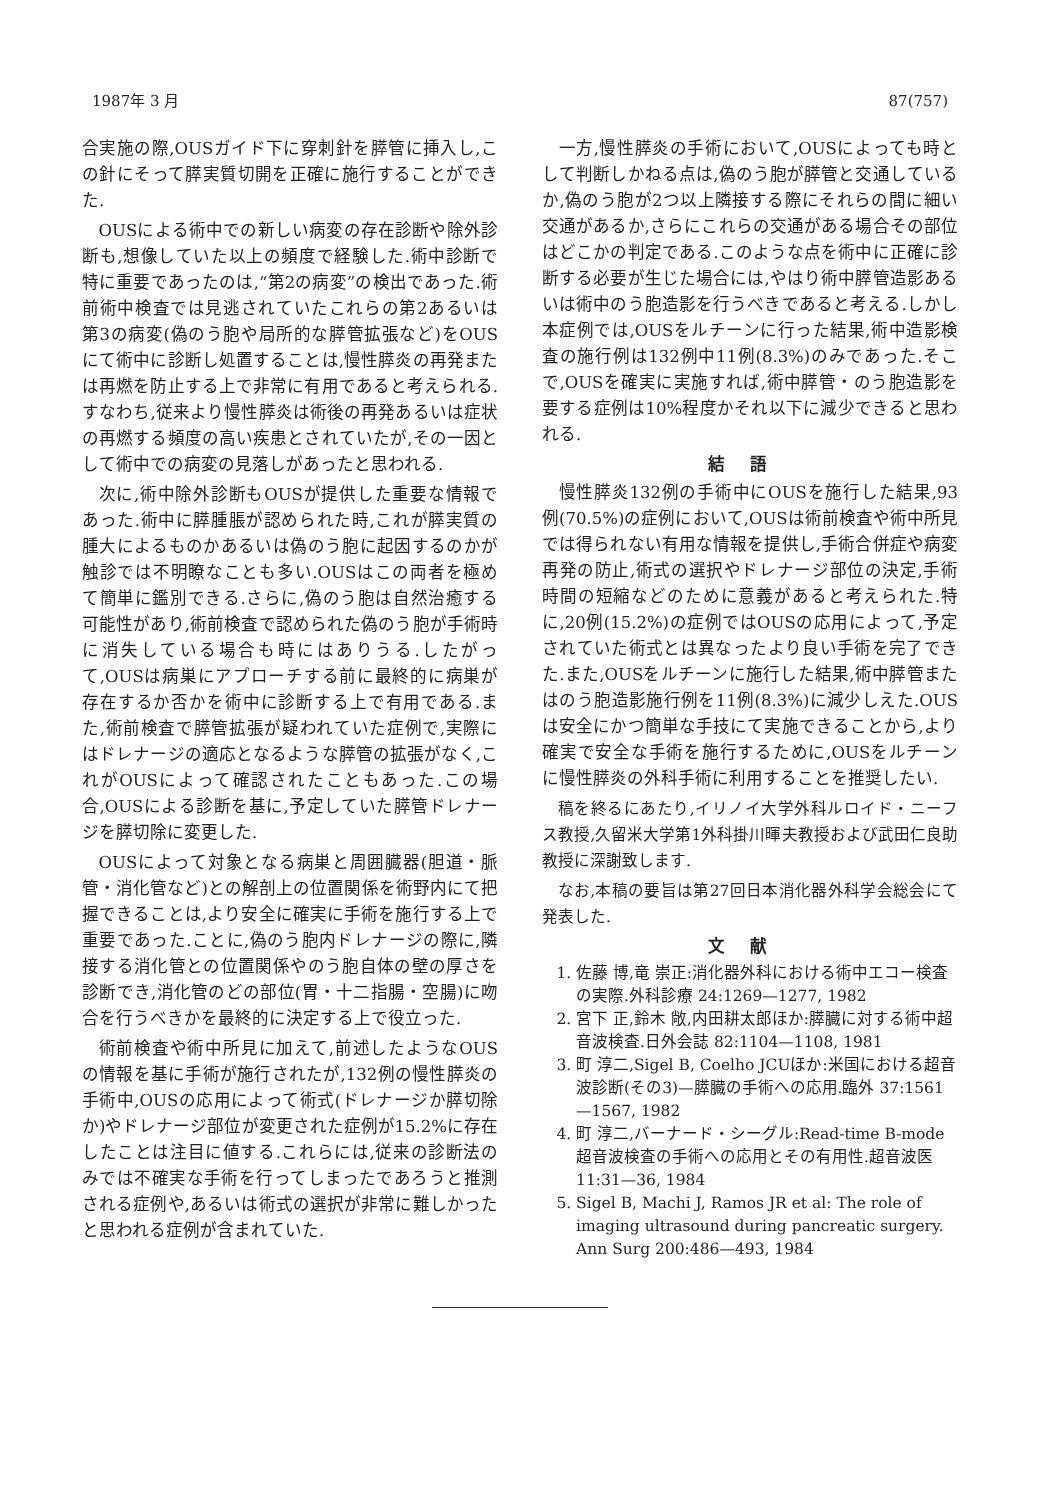1987年 3 月 87(757)
合実施の際,OUSガイド下に穿刺針を膵管に挿入し,この針にそって膵実質切開を正確に施行することができた.
OUSによる術中での新しい病変の存在診断や除外診断も,想像していた以上の頻度で経験した.術中診断で特に重要であったのは,“第2の病変”の検出であった.術前術中検査では見逃されていたこれらの第2あるいは第3の病変(偽のう胞や局所的な膵管拡張など)をOUSにて術中に診断し処置することは,慢性膵炎の再発または再燃を防止する上で非常に有用であると考えられる.すなわち,従来より慢性膵炎は術後の再発あるいは症状の再燃する頻度の高い疾患とされていたが,その一因として術中での病変の見落しがあったと思われる.
次に,術中除外診断もOUSが提供した重要な情報であった.術中に膵腫脹が認められた時,これが膵実質の腫大によるものかあるいは偽のう胞に起因するのかが触診では不明瞭なことも多い.OUSはこの両者を極めて簡単に鑑別できる.さらに,偽のう胞は自然治癒する可能性があり,術前検査で認められた偽のう胞が手術時に消失している場合も時にはありうる.したがって,OUSは病巣にアプローチする前に最終的に病巣が存在するか否かを術中に診断する上で有用である.また,術前検査で膵管拡張が疑われていた症例で,実際にはドレナージの適応となるような膵管の拡張がなく,これがOUSによって確認されたこともあった.この場合,OUSによる診断を基に,予定していた膵管ドレナージを膵切除に変更した.
OUSによって対象となる病巣と周囲臓器(胆道・脈管・消化管など)との解剖上の位置関係を術野内にて把握できることは,より安全に確実に手術を施行する上で重要であった.ことに,偽のう胞内ドレナージの際に,隣接する消化管との位置関係やのう胞自体の壁の厚さを診断でき,消化管のどの部位(胃・十二指腸・空腸)に吻合を行うべきかを最終的に決定する上で役立った.
術前検査や術中所見に加えて,前述したようなOUSの情報を基に手術が施行されたが,132例の慢性膵炎の手術中,OUSの応用によって術式(ドレナージか膵切除か)やドレナージ部位が変更された症例が15.2%に存在したことは注目に値する.これらには,従来の診断法のみでは不確実な手術を行ってしまったであろうと推測される症例や,あるいは術式の選択が非常に難しかったと思われる症例が含まれていた.
一方,慢性膵炎の手術において,OUSによっても時として判断しかねる点は,偽のう胞が膵管と交通しているか,偽のう胞が2つ以上隣接する際にそれらの間に細い交通があるか,さらにこれらの交通がある場合その部位はどこかの判定である.このような点を術中に正確に診断する必要が生じた場合には,やはり術中膵管造影あるいは術中のう胞造影を行うべきであると考える.しかし本症例では,OUSをルチーンに行った結果,術中造影検査の施行例は132例中11例(8.3%)のみであった.そこで,OUSを確実に実施すれば,術中膵管・のう胞造影を要する症例は10%程度かそれ以下に減少できると思われる.
結語
慢性膵炎132例の手術中にOUSを施行した結果,93例(70.5%)の症例において,OUSは術前検査や術中所見では得られない有用な情報を提供し,手術合併症や病変再発の防止,術式の選択やドレナージ部位の決定,手術時間の短縮などのために意義があると考えられた.特に,20例(15.2%)の症例ではOUSの応用によって,予定されていた術式とは異なったより良い手術を完了できた.また,OUSをルチーンに施行した結果,術中膵管またはのう胞造影施行例を11例(8.3%)に減少しえた.OUSは安全にかつ簡単な手技にて実施できることから,より確実で安全な手術を施行するために,OUSをルチーンに慢性膵炎の外科手術に利用することを推奨したい.
稿を終るにあたり,イリノイ大学外科ルロイド・ニーフス教授,久留米大学第1外科掛川暉夫教授および武田仁良助教授に深謝致します.
なお,本稿の要旨は第27回日本消化器外科学会総会にて発表した.
文献
1. 佐藤 博,竜 崇正:消化器外科における術中エコー検査の実際.外科診療 24:1269—1277, 1982
2. 宮下 正,鈴木 敞,内田耕太郎ほか:膵臓に対する術中超音波検査.日外会誌 82:1104—1108, 1981
3. 町 淳二,Sigel B, Coelho JCUほか:米国における超音波診断(その3)—膵臓の手術への応用.臨外 37:1561—1567, 1982
4. 町 淳二,バーナード・シーグル:Read-time B-mode超音波検査の手術への応用とその有用性.超音波医 11:31—36, 1984
5. Sigel B, Machi J, Ramos JR et al: The role of imaging ultrasound during pancreatic surgery. Ann Surg 200:486—493, 1984